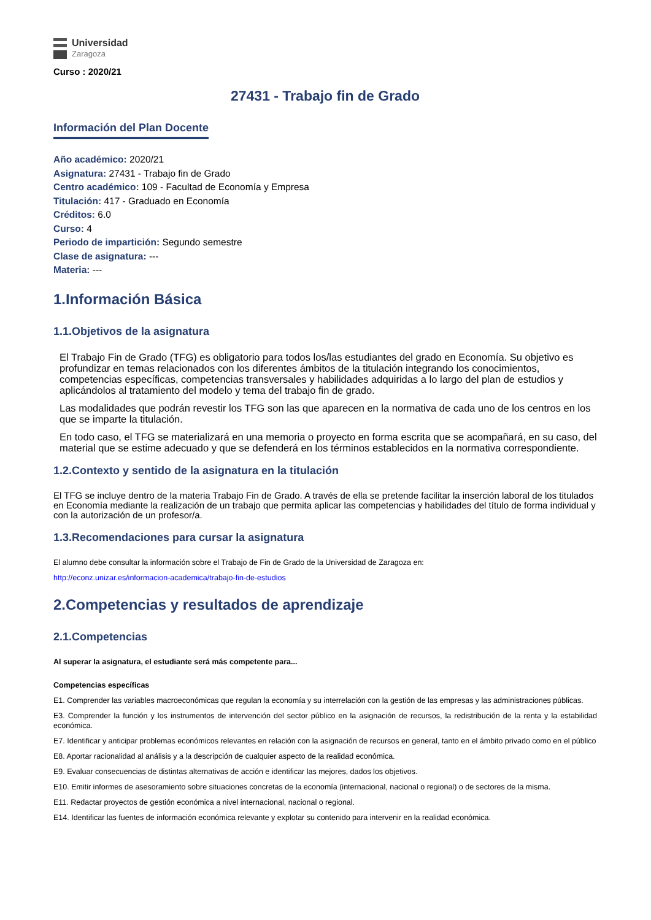Universidad
Zaragoza
Curso : 2020/21
27431 - Trabajo fin de Grado
Información del Plan Docente
Año académico: 2020/21
Asignatura: 27431 - Trabajo fin de Grado
Centro académico: 109 - Facultad de Economía y Empresa
Titulación: 417 - Graduado en Economía
Créditos: 6.0
Curso: 4
Periodo de impartición: Segundo semestre
Clase de asignatura: ---
Materia: ---
1.Información Básica
1.1.Objetivos de la asignatura
El Trabajo Fin de Grado (TFG) es obligatorio para todos los/las estudiantes del grado en Economía. Su objetivo es profundizar en temas relacionados con los diferentes ámbitos de la titulación integrando los conocimientos, competencias específicas, competencias transversales y habilidades adquiridas a lo largo del plan de estudios y aplicándolos al tratamiento del modelo y tema del trabajo fin de grado.
Las modalidades que podrán revestir los TFG son las que aparecen en la normativa de cada uno de los centros en los que se imparte la titulación.
En todo caso, el TFG se materializará en una memoria o proyecto en forma escrita que se acompañará, en su caso, del material que se estime adecuado y que se defenderá en los términos establecidos en la normativa correspondiente.
1.2.Contexto y sentido de la asignatura en la titulación
El TFG se incluye dentro de la materia Trabajo Fin de Grado. A través de ella se pretende facilitar la inserción laboral de los titulados en Economía mediante la realización de un trabajo que permita aplicar las competencias y habilidades del título de forma individual y con la autorización de un profesor/a.
1.3.Recomendaciones para cursar la asignatura
El alumno debe consultar la información sobre el Trabajo de Fin de Grado de la Universidad de Zaragoza en:
http://econz.unizar.es/informacion-academica/trabajo-fin-de-estudios
2.Competencias y resultados de aprendizaje
2.1.Competencias
Al superar la asignatura, el estudiante será más competente para...
Competencias específicas
E1. Comprender las variables macroeconómicas que regulan la economía y su interrelación con la gestión de las empresas y las administraciones públicas.
E3. Comprender la función y los instrumentos de intervención del sector público en la asignación de recursos, la redistribución de la renta y la estabilidad económica.
E7. Identificar y anticipar problemas económicos relevantes en relación con la asignación de recursos en general, tanto en el ámbito privado como en el público
E8. Aportar racionalidad al análisis y a la descripción de cualquier aspecto de la realidad económica.
E9. Evaluar consecuencias de distintas alternativas de acción e identificar las mejores, dados los objetivos.
E10. Emitir informes de asesoramiento sobre situaciones concretas de la economía (internacional, nacional o regional) o de sectores de la misma.
E11. Redactar proyectos de gestión económica a nivel internacional, nacional o regional.
E14. Identificar las fuentes de información económica relevante y explotar su contenido para intervenir en la realidad económica.